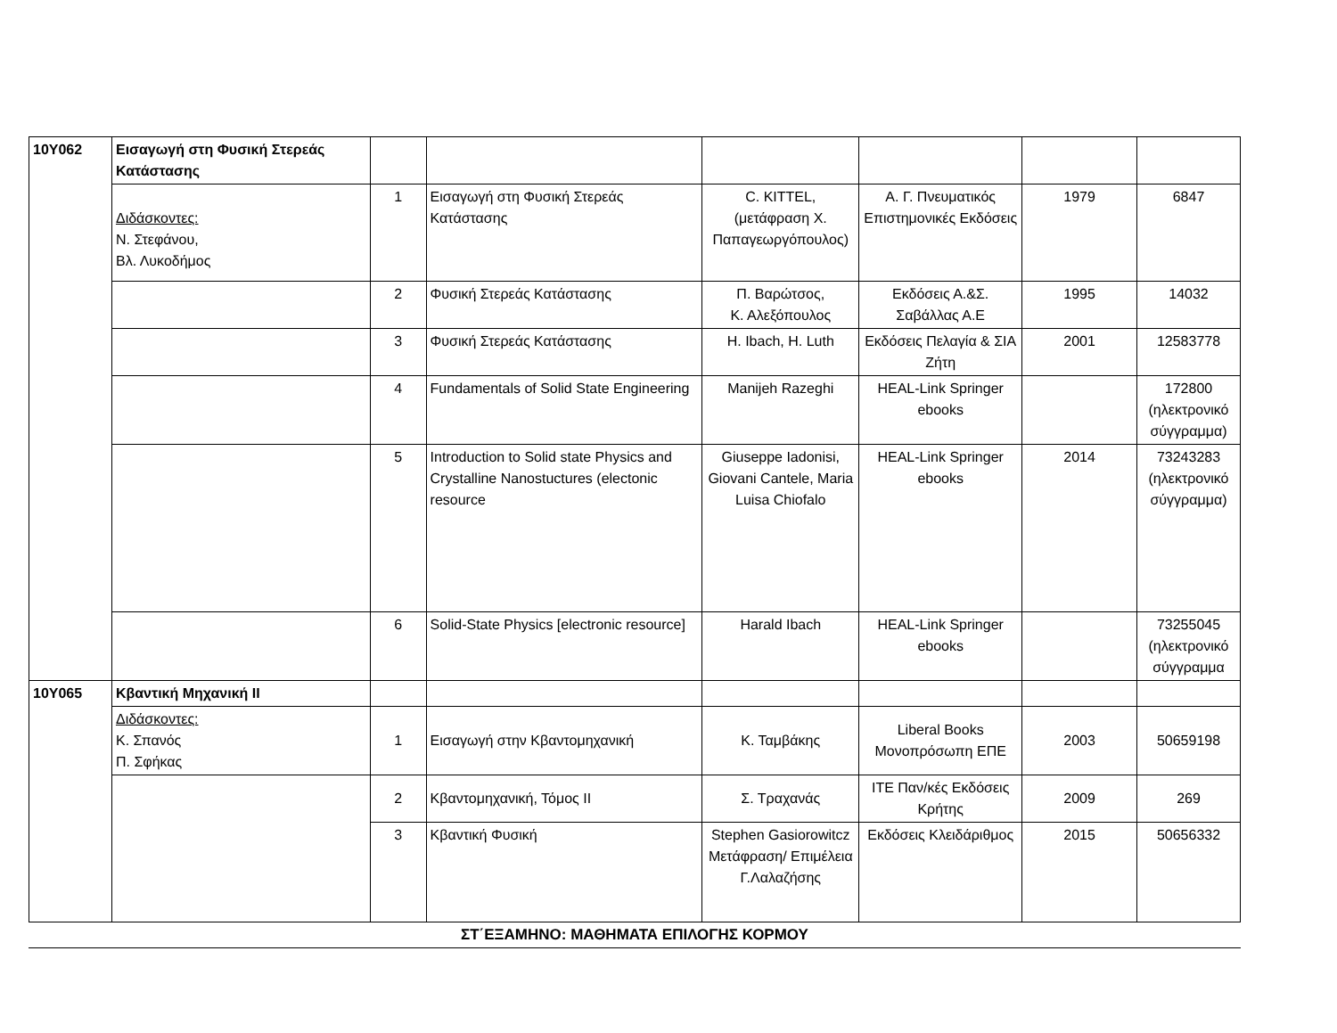| 10Υ062 | Εισαγωγή στη Φυσική Στερεάς Κατάστασης | | | | | | |
| | Διδάσκοντες: Ν. Στεφάνου, Βλ. Λυκοδήμος | 1 | Εισαγωγή στη Φυσική Στερεάς Κατάστασης | C. KITTEL, (μετάφραση Χ. Παπαγεωργόπουλος) | Α. Γ. Πνευματικός Επιστημονικές Εκδόσεις | 1979 | 6847 |
| | | 2 | Φυσική Στερεάς Κατάστασης | Π. Βαρώτσος, Κ. Αλεξόπουλος | Εκδόσεις Α.&Σ. Σαβάλλας Α.Ε | 1995 | 14032 |
| | | 3 | Φυσική Στερεάς Κατάστασης | H. Ibach, H. Luth | Εκδόσεις Πελαγία & ΣΙΑ Ζήτη | 2001 | 12583778 |
| | | 4 | Fundamentals of Solid State Engineering | Manijeh Razeghi | HEAL-Link Springer ebooks | | 172800 (ηλεκτρονικό σύγγραμμα) |
| | | 5 | Introduction to Solid state Physics and Crystalline Nanostuctures (electonic resource | Giuseppe Iadonisi, Giovani Cantele, Maria Luisa Chiofalo | HEAL-Link Springer ebooks | 2014 | 73243283 (ηλεκτρονικό σύγγραμμα) |
| | | 6 | Solid-State Physics [electronic resource] | Harald Ibach | HEAL-Link Springer ebooks | | 73255045 (ηλεκτρονικό σύγγραμμα |
| 10Υ065 | Κβαντική Μηχανική ΙΙ | | | | | | |
| | Διδάσκοντες: Κ. Σπανός Π. Σφήκας | 1 | Εισαγωγή στην Κβαντομηχανική | Κ. Ταμβάκης | Liberal Books Μονοπρόσωπη ΕΠΕ | 2003 | 50659198 |
| | | 2 | Κβαντομηχανική, Τόμος ΙΙ | Σ. Τραχανάς | ΙΤΕ Παν/κές Εκδόσεις Κρήτης | 2009 | 269 |
| | | 3 | Κβαντική Φυσική | Stephen Gasiorowitcz Μετάφραση/ Επιμέλεια Γ.Λαλαζήσης | Εκδόσεις Κλειδάριθμος | 2015 | 50656332 |
ΣΤ΄ΕΞΑΜΗΝΟ: ΜΑΘΗΜΑΤΑ ΕΠΙΛΟΓΗΣ ΚΟΡΜΟΥ